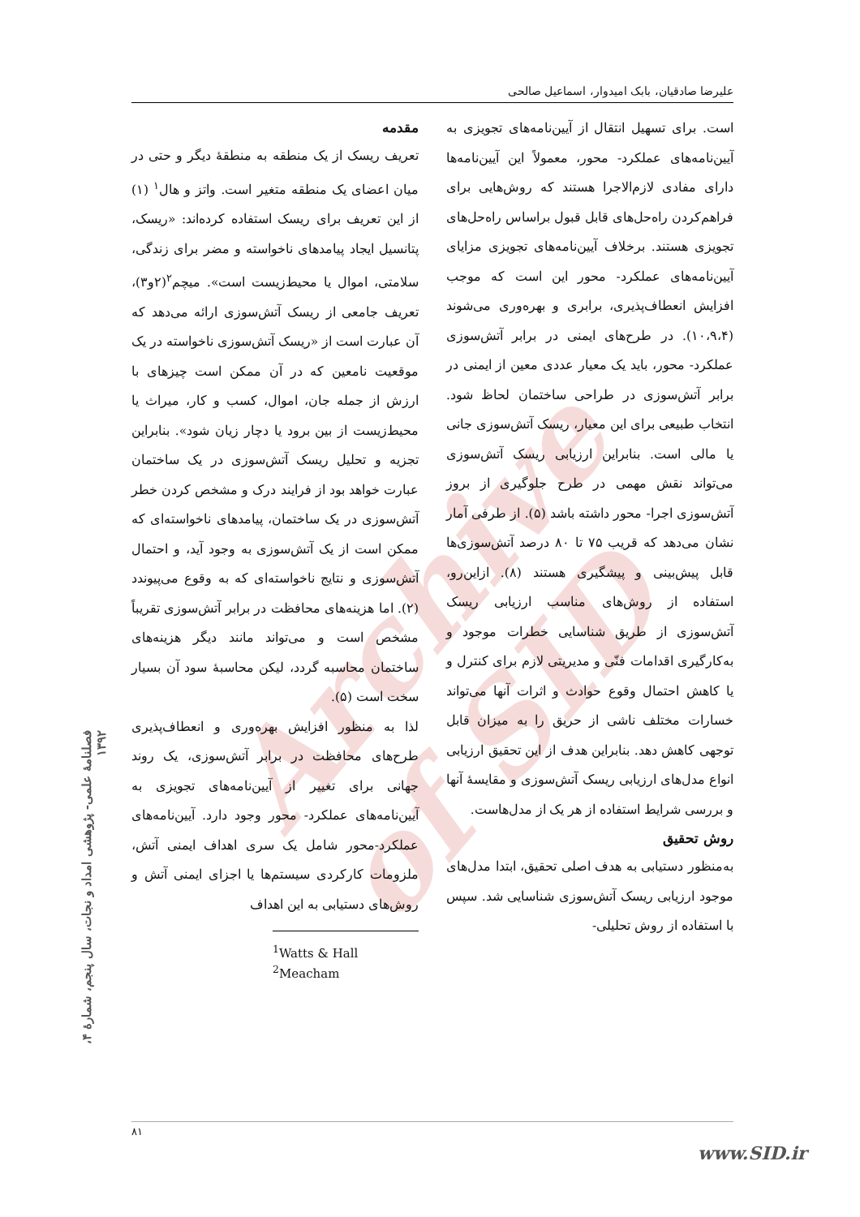Archive of SID
علیرضا صادقیان، بابک امیدوار، اسماعیل صالحی
مقدمه
تعریف ریسک از یک منطقه به منطقهٔ دیگر و حتی در میان اعضای یک منطقه متغیر است. واتز و هال<sup>۱</sup> (۱) از این تعریف برای ریسک استفاده کرده‌اند: «ریسک، پتانسیل ایجاد پیامدهای ناخواسته و مضر برای زندگی، سلامتی، اموال یا محیط‌زیست است». میچم<sup>۲</sup>(۲و۳)، تعریف جامعی از ریسک آتش‌سوزی ارائه می‌دهد که آن عبارت است از «ریسک آتش‌سوزی ناخواسته در یک موقعیت نامعین که در آن ممکن است چیزهای با ارزش از جمله جان، اموال، کسب و کار، میراث یا محیط‌زیست از بین برود یا دچار زیان شود». بنابراین تجزیه و تحلیل ریسک آتش‌سوزی در یک ساختمان عبارت خواهد بود از فرایند درک و مشخص کردن خطر آتش‌سوزی در یک ساختمان، پیامدهای ناخواسته‌ای که ممکن است از یک آتش‌سوزی به وجود آید، و احتمال آتش‌سوزی و نتایج ناخواسته‌ای که به وقوع می‌پیوندد (۲). اما هزینه‌های محافظت در برابر آتش‌سوزی تقریباً مشخص است و می‌تواند مانند دیگر هزینه‌های ساختمان محاسبه گردد، لیکن محاسبهٔ سود آن بسیار سخت است (۵).
لذا به منظور افزایش بهره‌وری و انعطاف‌پذیری طرح‌های محافظت در برابر آتش‌سوزی، یک روند جهانی برای تغییر از آیین‌نامه‌های تجویزی به آیین‌نامه‌های عملکرد- محور وجود دارد. آیین‌نامه‌های عملکرد-محور شامل یک سری اهداف ایمنی آتش، ملزومات کارکردی سیستم‌ها یا اجزای ایمنی آتش و روش‌های دستیابی به این اهداف
<sup>1</sup> Watts & Hall
<sup>2</sup> Meacham
است. برای تسهیل انتقال از آیین‌نامه‌های تجویزی به آیین‌نامه‌های عملکرد- محور، معمولاً این آیین‌نامه‌ها دارای مفادی لازم‌الاجرا هستند که روش‌هایی برای فراهم‌کردن راه‌حل‌های قابل قبول براساس راه‌حل‌های تجویزی هستند. برخلاف آیین‌نامه‌های تجویزی مزایای آیین‌نامه‌های عملکرد- محور این است که موجب افزایش انعطاف‌پذیری، برابری و بهره‌وری می‌شوند (۱۰،۹،۴). در طرح‌های ایمنی در برابر آتش‌سوزی عملکرد- محور، باید یک معیار عددی معین از ایمنی در برابر آتش‌سوزی در طراحی ساختمان لحاظ شود. انتخاب طبیعی برای این معیار، ریسک آتش‌سوزی جانی یا مالی است. بنابراین ارزیابی ریسک آتش‌سوزی می‌تواند نقش مهمی در طرح جلوگیری از بروز آتش‌سوزی اجرا- محور داشته باشد (۵). از طرفی آمار نشان می‌دهد که قریب ۷۵ تا ۸۰ درصد آتش‌سوزی‌ها قابل پیش‌بینی و پیشگیری هستند (۸). ازاین‌رو، استفاده از روش‌های مناسب ارزیابی ریسک آتش‌سوزی از طریق شناسایی خطرات موجود و به‌کارگیری اقدامات فنّی و مدیریتی لازم برای کنترل و یا کاهش احتمال وقوع حوادث و اثرات آنها می‌تواند خسارات مختلف ناشی از حریق را به میزان قابل توجهی کاهش دهد. بنابراین هدف از این تحقیق ارزیابی انواع مدل‌های ارزیابی ریسک آتش‌سوزی و مقایسهٔ آنها و بررسی شرایط استفاده از هر یک از مدل‌هاست.
روش تحقیق
به‌منظور دستیابی به هدف اصلی تحقیق، ابتدا مدل‌های موجود ارزیابی ریسک آتش‌سوزی شناسایی شد. سپس با استفاده از روش تحلیلی-
فصلنامهٔ علمی- پژوهشی امداد و نجات، سال پنجم، شمارهٔ ۴، ۱۳۹۲
۸۱
www.SID.ir